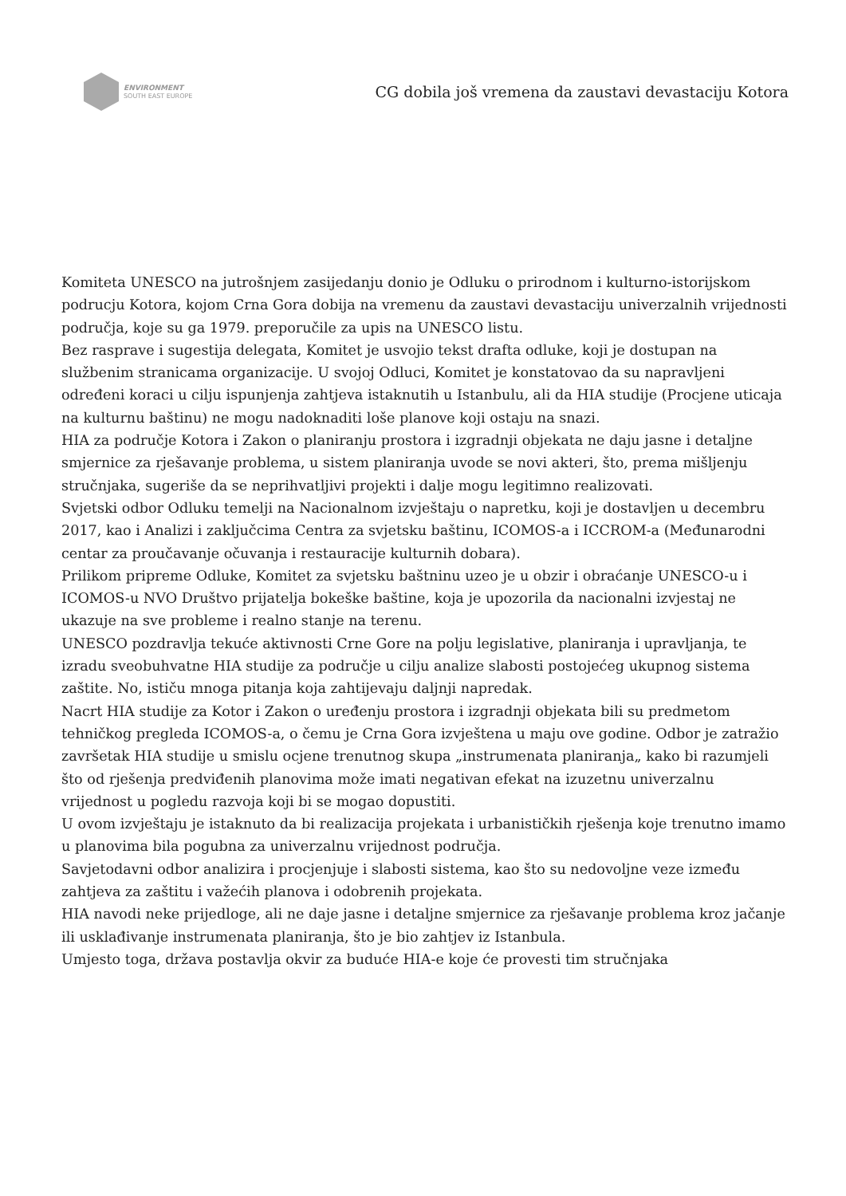ENVIRONMENT
SOUTH EAST EUROPE
CG dobila još vremena da zaustavi devastaciju Kotora
Komiteta UNESCO na jutrošnjem zasijedanju donio je Odluku o prirodnom i kulturno-istorijskom podrucju Kotora, kojom Crna Gora dobija na vremenu da zaustavi devastaciju univerzalnih vrijednosti područja, koje su ga 1979. preporučile za upis na UNESCO listu.
Bez rasprave i sugestija delegata, Komitet je usvojio tekst drafta odluke, koji je dostupan na službenim stranicama organizacije. U svojoj Odluci, Komitet je konstatovao da su napravljeni određeni koraci u cilju ispunjenja zahtjeva istaknutih u Istanbulu, ali da HIA studije (Procjene uticaja na kulturnu baštinu) ne mogu nadoknaditi loše planove koji ostaju na snazi.
HIA za područje Kotora i Zakon o planiranju prostora i izgradnji objekata ne daju jasne i detaljne smjernice za rješavanje problema, u sistem planiranja uvode se novi akteri, što, prema mišljenju stručnjaka, sugeriše da se neprihvatljivi projekti i dalje mogu legitimno realizovati.
Svjetski odbor Odluku temelji na Nacionalnom izvještaju o napretku, koji je dostavljen u decembru 2017, kao i Analizi i zaključcima Centra za svjetsku baštinu, ICOMOS-a i ICCROM-a (Međunarodni centar za proučavanje očuvanja i restauracije kulturnih dobara).
Prilikom pripreme Odluke, Komitet za svjetsku baštninu uzeo je u obzir i obraćanje UNESCO-u i ICOMOS-u NVO Društvo prijatelja bokeške baštine, koja je upozorila da nacionalni izvjestaj ne ukazuje na sve probleme i realno stanje na terenu.
UNESCO pozdravlja tekuće aktivnosti Crne Gore na polju legislative, planiranja i upravljanja, te izradu sveobuhvatne HIA studije za područje u cilju analize slabosti postojećeg ukupnog sistema zaštite. No, ističu mnoga pitanja koja zahtijevaju daljnji napredak.
Nacrt HIA studije za Kotor i Zakon o uređenju prostora i izgradnji objekata bili su predmetom tehničkog pregleda ICOMOS-a, o čemu je Crna Gora izvještena u maju ove godine. Odbor je zatražio završetak HIA studije u smislu ocjene trenutnog skupa „instrumenata planiranja„ kako bi razumjeli što od rješenja predviđenih planovima može imati negativan efekat na izuzetnu univerzalnu vrijednost u pogledu razvoja koji bi se mogao dopustiti.
U ovom izvještaju je istaknuto da bi realizacija projekata i urbanističkih rješenja koje trenutno imamo u planovima bila pogubna za univerzalnu vrijednost područja.
Savjetodavni odbor analizira i procjenjuje i slabosti sistema, kao što su nedovoljne veze između zahtjeva za zaštitu i važećih planova i odobrenih projekata.
HIA navodi neke prijedloge, ali ne daje jasne i detaljne smjernice za rješavanje problema kroz jačanje ili usklađivanje instrumenata planiranja, što je bio zahtjev iz Istanbula.
Umjesto toga, država postavlja okvir za buduće HIA-e koje će provesti tim stručnjaka